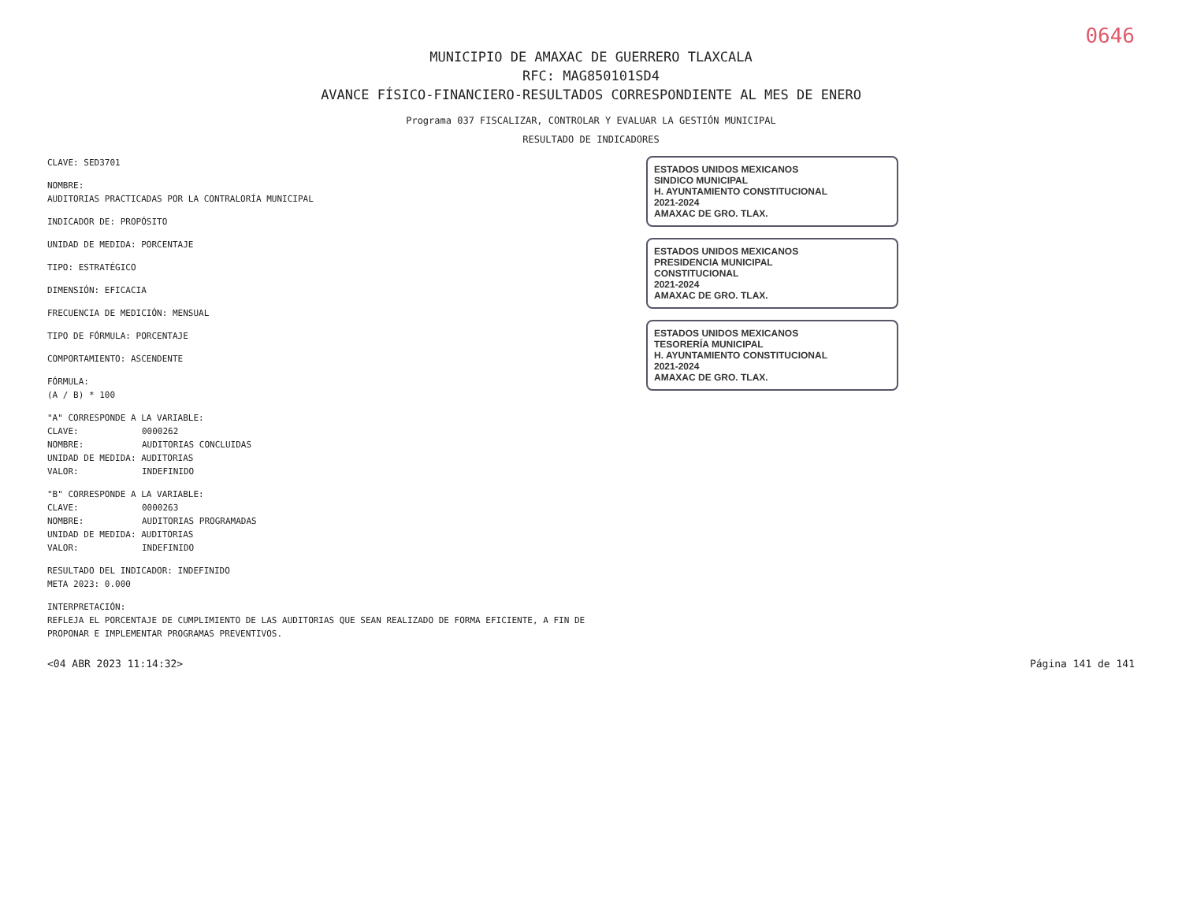0646
MUNICIPIO DE AMAXAC DE GUERRERO TLAXCALA
RFC: MAG850101SD4
AVANCE FÍSICO-FINANCIERO-RESULTADOS CORRESPONDIENTE AL MES DE ENERO
Programa 037 FISCALIZAR, CONTROLAR Y EVALUAR LA GESTIÓN MUNICIPAL
RESULTADO DE INDICADORES
CLAVE: SED3701
NOMBRE:
AUDITORIAS PRACTICADAS POR LA CONTRALORÍA MUNICIPAL
INDICADOR DE: PROPÓSITO
UNIDAD DE MEDIDA: PORCENTAJE
TIPO: ESTRATÉGICO
DIMENSIÓN: EFICACIA
FRECUENCIA DE MEDICIÓN: MENSUAL
TIPO DE FÓRMULA: PORCENTAJE
COMPORTAMIENTO: ASCENDENTE
FÓRMULA:
(A / B) * 100
"A" CORRESPONDE A LA VARIABLE:
CLAVE: 0000262
NOMBRE: AUDITORIAS CONCLUIDAS
UNIDAD DE MEDIDA: AUDITORIAS
VALOR: INDEFINIDO
"B" CORRESPONDE A LA VARIABLE:
CLAVE: 0000263
NOMBRE: AUDITORIAS PROGRAMADAS
UNIDAD DE MEDIDA: AUDITORIAS
VALOR: INDEFINIDO
RESULTADO DEL INDICADOR: INDEFINIDO
META 2023: 0.000
INTERPRETACIÓN:
REFLEJA EL PORCENTAJE DE CUMPLIMIENTO DE LAS AUDITORIAS QUE SEAN REALIZADO DE FORMA EFICIENTE, A FIN DE PROPONAR E IMPLEMENTAR PROGRAMAS PREVENTIVOS.
ESTADOS UNIDOS MEXICANOS
SINDICO MUNICIPAL
H. AYUNTAMIENTO CONSTITUCIONAL
2021-2024
AMAXAC DE GRO. TLAX.
ESTADOS UNIDOS MEXICANOS
PRESIDENCIA MUNICIPAL
CONSTITUCIONAL
2021-2024
AMAXAC DE GRO. TLAX.
ESTADOS UNIDOS MEXICANOS
TESORERÍA MUNICIPAL
H. AYUNTAMIENTO CONSTITUCIONAL
2021-2024
AMAXAC DE GRO. TLAX.
<04 ABR 2023 11:14:32> Página 141 de 141